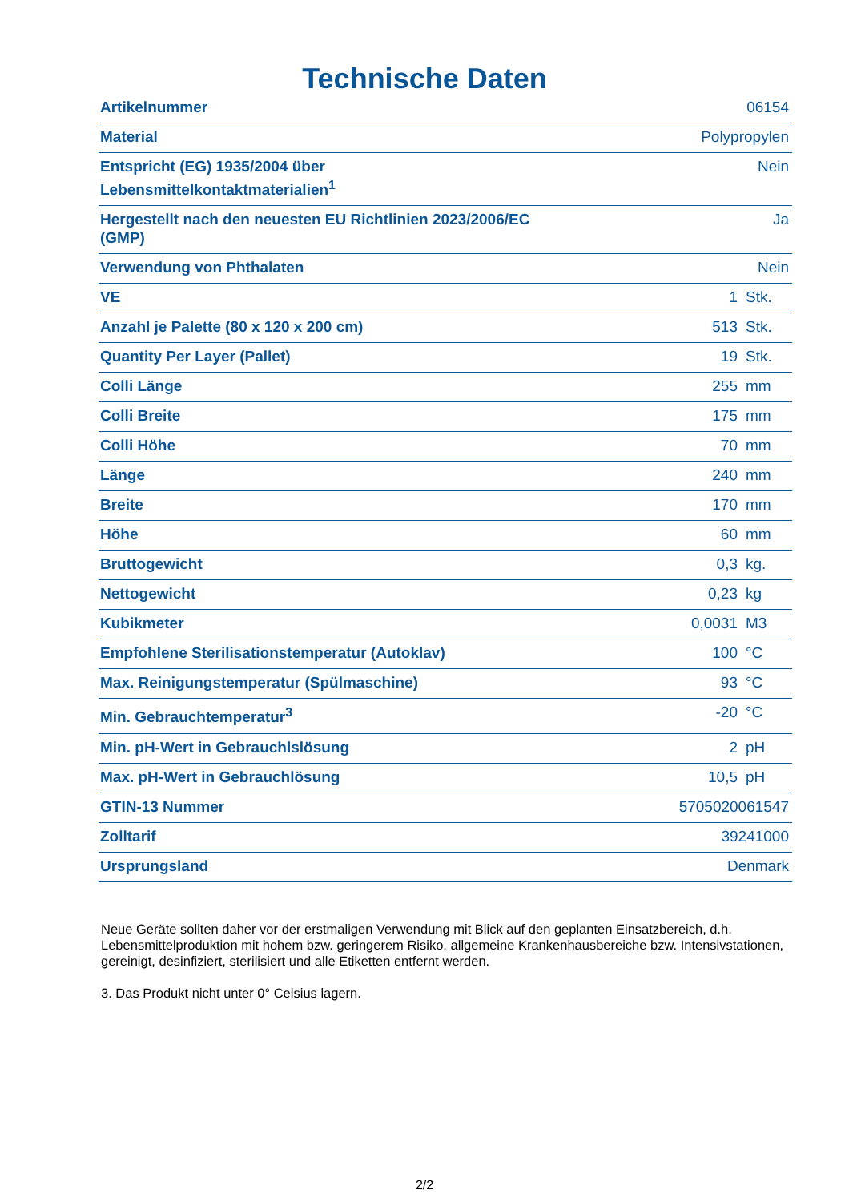Technische Daten
| Artikelnummer | 06154 | |
| Material | Polypropylen | |
| Entspricht (EG) 1935/2004 über Lebensmittelkontaktmaterialien<sup>1</sup> | Nein | |
| Hergestellt nach den neuesten EU Richtlinien 2023/2006/EC (GMP) | Ja | |
| Verwendung von Phthalaten | Nein | |
| VE | 1 | Stk. |
| Anzahl je Palette (80 x 120 x 200 cm) | 513 | Stk. |
| Quantity Per Layer (Pallet) | 19 | Stk. |
| Colli Länge | 255 | mm |
| Colli Breite | 175 | mm |
| Colli Höhe | 70 | mm |
| Länge | 240 | mm |
| Breite | 170 | mm |
| Höhe | 60 | mm |
| Bruttogewicht | 0,3 | kg. |
| Nettogewicht | 0,23 | kg |
| Kubikmeter | 0,0031 | M3 |
| Empfohlene Sterilisationstemperatur (Autoklav) | 100 | °C |
| Max. Reinigungstemperatur (Spülmaschine) | 93 | °C |
| Min. Gebrauchtemperatur<sup>3</sup> | -20 | °C |
| Min. pH-Wert in Gebrauchlslösung | 2 | pH |
| Max. pH-Wert in Gebrauchlösung | 10,5 | pH |
| GTIN-13 Nummer | 5705020061547 | |
| Zolltarif | 39241000 | |
| Ursprungsland | Denmark | |
Neue Geräte sollten daher vor der erstmaligen Verwendung mit Blick auf den geplanten Einsatzbereich, d.h. Lebensmittelproduktion mit hohem bzw. geringerem Risiko, allgemeine Krankenhausbereiche bzw. Intensivstationen, gereinigt, desinfiziert, sterilisiert und alle Etiketten entfernt werden.
3. Das Produkt nicht unter 0° Celsius lagern.
2/2